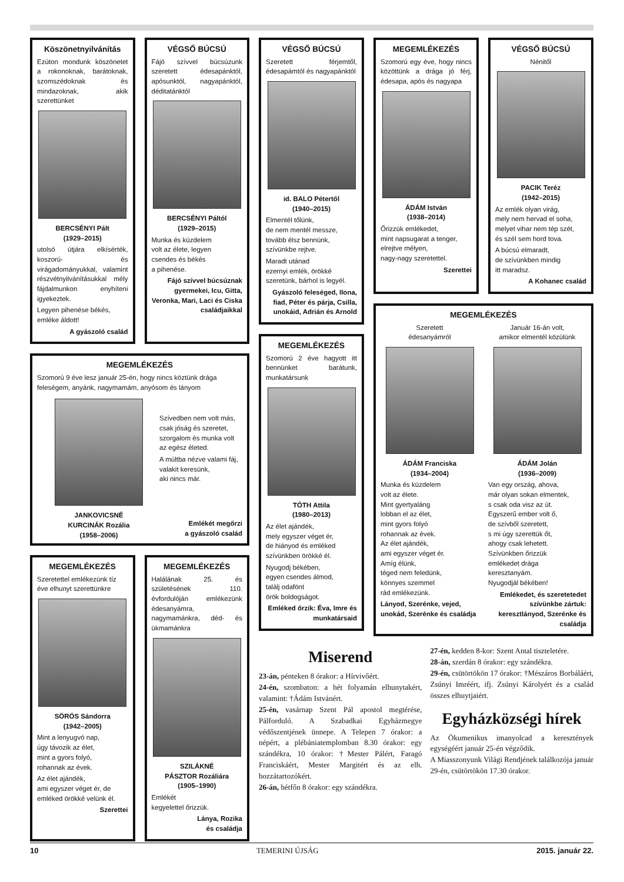Köszönetnyilvánítás
Ezúton mondunk köszönetet a rokonoknak, barátoknak, szomszédoknak és mindazoknak, akik szerettünket
BERCSÉNYI Pált
(1929–2015)
utolsó útjára elkísérték, koszorú- és virágadományukkal, valamint részvétnyilvánításukkal mély fájdalmunkon enyhíteni igyekeztek.
Legyen pihenése békés, emléke áldott!
A gyászoló család
VÉGSŐ BÚCSÚ
Fájó szívvel búcsúzunk szeretett édesapánktól, apósunktól, nagyapánktól, déditatánktól
BERCSÉNYI Páltól
(1929–2015)
Munka és küzdelem
volt az élete, legyen
csendes és békés
a pihenése.
Fájó szívvel búcsúznak gyermekei, Icu, Gitta, Veronka, Mari, Laci és Ciska családjaikkal
MEGEMLÉKEZÉS
Szomorú 9 éve lesz január 25-én, hogy nincs köztünk drága feleségem, anyánk, nagymamám, anyósom és lányom
JANKOVICSNÉ
KURCINÁK Rozália
(1958–2006)
Szívedben nem volt más,
csak jóság és szeretet,
szorgalom és munka volt
az egész életed.
A múltba nézve valami fáj,
valakit keresünk,
aki nincs már.
Emlékét megőrzi
a gyászoló család
MEGEMLÉKEZÉS
Szeretettel emlékezünk tíz éve elhunyt szerettünkre
SÖRÖS Sándorra
(1942–2005)
Mint a lenyugvó nap,
úgy távozik az élet,
mint a gyors folyó,
rohannak az évek.
Az élet ajándék,
ami egyszer véget ér, de
emléked örökké velünk él.
Szerettei
MEGEMLÉKEZÉS
Halálának 25. és születésének 110. évfordulóján emlékezünk édesanyámra, nagymamánkra, déd- és ükmamánkra
SZILÁKNÉ
PÁSZTOR Rozáliára
(1905–1990)
Emlékét
kegyelettel őrizzük.
Lánya, Rozika
és családja
VÉGSŐ BÚCSÚ
Szeretett férjemtől, édesapámtól és nagyapánktól
id. BALO Pétertől
(1940–2015)
Elmentél tőlünk,
de nem mentél messze,
tovább élsz bennünk,
szívünkbe rejtve.
Maradt utánad
ezernyi emlék, örökké
szeretünk, bárhol is legyél.
Gyászoló feleséged, Ilona, fiad, Péter és párja, Csilla, unokáid, Adrián és Arnold
MEGEMLÉKEZÉS
Szomorú 2 éve hagyott itt bennünket barátunk, munkatársunk
TÓTH Attila
(1980–2013)
Az élet ajándék,
mely egyszer véget ér,
de hiányod és emléked
szívünkben örökké él.
Nyugodj békében,
egyen csendes álmod,
találj odafönt
örök boldogságot.
Emléked őrzik: Éva, Imre és munkatársaid
MEGEMLÉKEZÉS
Szomorú egy éve, hogy nincs közöttünk a drága jó férj, édesapa, após és nagyapa
ÁDÁM István
(1938–2014)
Őrizzük emlékedet,
mint napsugarat a tenger,
elrejtve mélyen,
nagy-nagy szeretettel.
Szerettei
VÉGSŐ BÚCSÚ
Nénitől
PACIK Teréz
(1942–2015)
Az emlék olyan virág,
mely nem hervad el soha,
melyet vihar nem tép szét,
és szél sem hord tova.
A búcsú elmaradt,
de szívünkben mindig
itt maradsz.
A Kohanec család
MEGEMLÉKEZÉS
Szeretett
édesanyámról
ÁDÁM Franciska
(1934–2004)
Munka és küzdelem
volt az élete.
Mint gyertyaláng
lobban el az élet,
mint gyors folyó
rohannak az évek.
Az élet ajándék,
ami egyszer véget ér.
Amíg élünk,
téged nem feledünk,
könnyes szemmel
rád emlékezünk.
Lányod, Szerénke, vejed, unokád, Szerénke és családja
Január 16-án volt,
amikor elmentél közülünk
ÁDÁM Jolán
(1936–2009)
Van egy ország, ahova,
már olyan sokan elmentek,
s csak oda visz az út.
Egyszerű ember volt ő,
de szívből szeretett,
s mi úgy szerettük őt,
ahogy csak lehetett.
Szívünkben őrizzük
emlékedet drága
keresztanyám.
Nyugodjál békében!
Emlékedet, és szeretetedet szívünkbe zártuk: keresztlányod, Szerénke és családja
Miserend
23-án, pénteken 8 órakor: a Hírvivőért.
24-én, szombaton: a hét folyamán elhunytakért, valamint: †Ádám Istvánért.
25-én, vasárnap Szent Pál apostol megtérése, Pálforduló. A Szabadkai Egyházmegye védőszentjének ünnepe. A Telepen 7 órakor: a népért, a plébániatemplomban 8.30 órakor: egy szándékra, 10 órakor: †Mester Pálért, Faragó Franciskáért, Mester Margitért és az elh. hozzátartozókért.
26-án, hétfőn 8 órakor: egy szándékra.
27-én, kedden 8-kor: Szent Antal tiszteletére.
28-án, szerdán 8 órakor: egy szándékra.
29-én, csütörtökön 17 órakor: †Mészáros Borbáláért, Zsúnyi Imréért, ifj. Zsúnyi Károlyért és a család összes elhuytjaiért.
Egyházközségi hírek
Az Ökumenikus imanyolcad a keresztények egységéért január 25-én végződik.
A Miasszonyunk Világi Rendjének találkozója január 29-én, csütörtökön 17.30 órakor.
10 TEMERINI ÚJSÁG 2015. január 22.